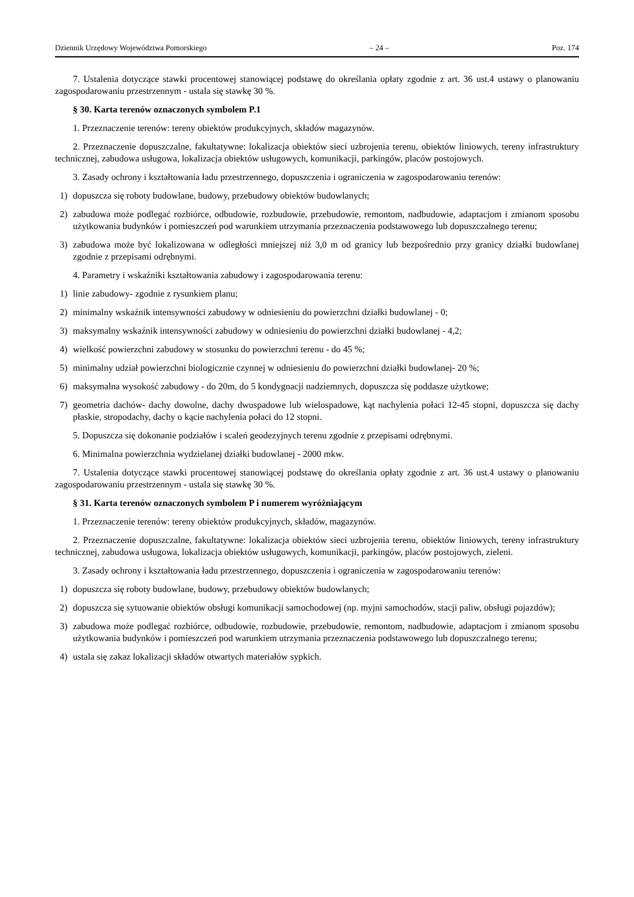Dziennik Urzędowy Województwa Pomorskiego – 24 – Poz. 174
7. Ustalenia dotyczące stawki procentowej stanowiącej podstawę do określania opłaty zgodnie z art. 36 ust.4 ustawy o planowaniu zagospodarowaniu przestrzennym - ustala się stawkę 30 %.
§ 30. Karta terenów oznaczonych symbolem P.1
1. Przeznaczenie terenów: tereny obiektów produkcyjnych, składów magazynów.
2. Przeznaczenie dopuszczalne, fakultatywne: lokalizacja obiektów sieci uzbrojenia terenu, obiektów liniowych, tereny infrastruktury technicznej, zabudowa usługowa, lokalizacja obiektów usługowych, komunikacji, parkingów, placów postojowych.
3. Zasady ochrony i kształtowania ładu przestrzennego, dopuszczenia i ograniczenia w zagospodarowaniu terenów:
1) dopuszcza się roboty budowlane, budowy, przebudowy obiektów budowlanych;
2) zabudowa może podlegać rozbiórce, odbudowie, rozbudowie, przebudowie, remontom, nadbudowie, adaptacjom i zmianom sposobu użytkowania budynków i pomieszczeń pod warunkiem utrzymania przeznaczenia podstawowego lub dopuszczalnego terenu;
3) zabudowa może być lokalizowana w odległości mniejszej niż 3,0 m od granicy lub bezpośrednio przy granicy działki budowlanej zgodnie z przepisami odrębnymi.
4. Parametry i wskaźniki kształtowania zabudowy i zagospodarowania terenu:
1) linie zabudowy- zgodnie z rysunkiem planu;
2) minimalny wskaźnik intensywności zabudowy w odniesieniu do powierzchni działki budowlanej - 0;
3) maksymalny wskaźnik intensywności zabudowy w odniesieniu do powierzchni działki budowlanej - 4,2;
4) wielkość powierzchni zabudowy w stosunku do powierzchni terenu - do 45 %;
5) minimalny udział powierzchni biologicznie czynnej w odniesieniu do powierzchni działki budowlanej- 20 %;
6) maksymalna wysokość zabudowy - do 20m, do 5 kondygnacji nadziemnych, dopuszcza się poddasze użytkowe;
7) geometria dachów- dachy dowolne, dachy dwuspadowe lub wielospadowe, kąt nachylenia połaci 12-45 stopni, dopuszcza się dachy płaskie, stropodachy, dachy o kącie nachylenia połaci do 12 stopni.
5. Dopuszcza się dokonanie podziałów i scaleń geodezyjnych terenu zgodnie z przepisami odrębnymi.
6. Minimalna powierzchnia wydzielanej działki budowlanej - 2000 mkw.
7. Ustalenia dotyczące stawki procentowej stanowiącej podstawę do określania opłaty zgodnie z art. 36 ust.4 ustawy o planowaniu zagospodarowaniu przestrzennym - ustala się stawkę 30 %.
§ 31. Karta terenów oznaczonych symbolem P i numerem wyróżniającym
1. Przeznaczenie terenów: tereny obiektów produkcyjnych, składów, magazynów.
2. Przeznaczenie dopuszczalne, fakultatywne: lokalizacja obiektów sieci uzbrojenia terenu, obiektów liniowych, tereny infrastruktury technicznej, zabudowa usługowa, lokalizacja obiektów usługowych, komunikacji, parkingów, placów postojowych, zieleni.
3. Zasady ochrony i kształtowania ładu przestrzennego, dopuszczenia i ograniczenia w zagospodarowaniu terenów:
1) dopuszcza się roboty budowlane, budowy, przebudowy obiektów budowlanych;
2) dopuszcza się sytuowanie obiektów obsługi komunikacji samochodowej (np. myjni samochodów, stacji paliw, obsługi pojazdów);
3) zabudowa może podlegać rozbiórce, odbudowie, rozbudowie, przebudowie, remontom, nadbudowie, adaptacjom i zmianom sposobu użytkowania budynków i pomieszczeń pod warunkiem utrzymania przeznaczenia podstawowego lub dopuszczalnego terenu;
4) ustala się zakaz lokalizacji składów otwartych materiałów sypkich.